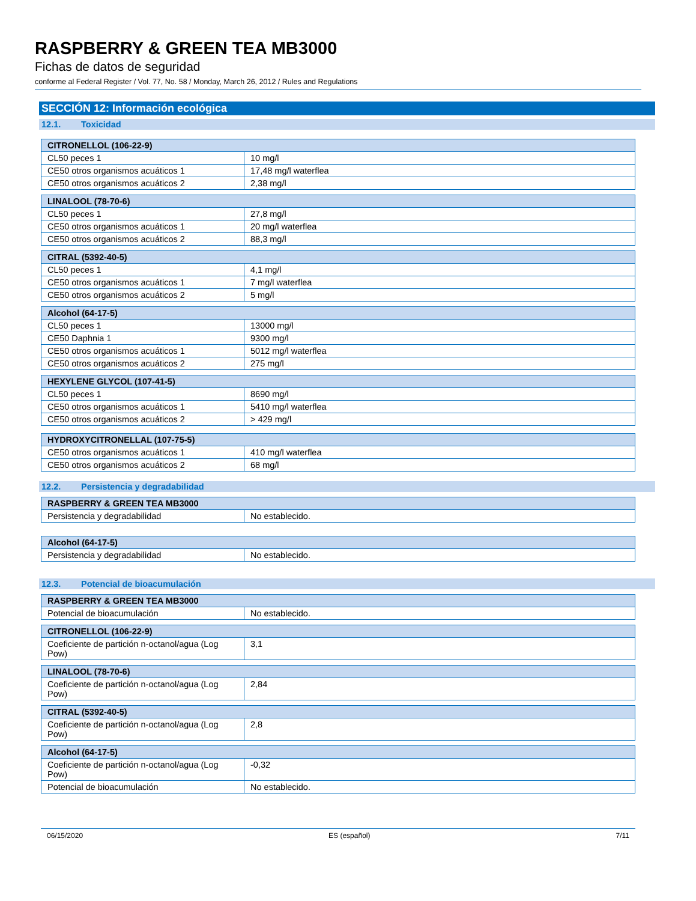RASPBERRY & GREEN TEA MB3000
Fichas de datos de seguridad
conforme al Federal Register / Vol. 77, No. 58 / Monday, March 26, 2012 / Rules and Regulations
SECCIÓN 12: Información ecológica
12.1. Toxicidad
| CITRONELLOL (106-22-9) | |
| --- | --- |
| CL50 peces 1 | 10 mg/l |
| CE50 otros organismos acuáticos 1 | 17,48 mg/l waterflea |
| CE50 otros organismos acuáticos 2 | 2,38 mg/l |
| LINALOOL (78-70-6) | |
| --- | --- |
| CL50 peces 1 | 27,8 mg/l |
| CE50 otros organismos acuáticos 1 | 20 mg/l waterflea |
| CE50 otros organismos acuáticos 2 | 88,3 mg/l |
| CITRAL (5392-40-5) | |
| --- | --- |
| CL50 peces 1 | 4,1 mg/l |
| CE50 otros organismos acuáticos 1 | 7 mg/l waterflea |
| CE50 otros organismos acuáticos 2 | 5 mg/l |
| Alcohol (64-17-5) | |
| --- | --- |
| CL50 peces 1 | 13000 mg/l |
| CE50 Daphnia 1 | 9300 mg/l |
| CE50 otros organismos acuáticos 1 | 5012 mg/l waterflea |
| CE50 otros organismos acuáticos 2 | 275 mg/l |
| HEXYLENE GLYCOL (107-41-5) | |
| --- | --- |
| CL50 peces 1 | 8690 mg/l |
| CE50 otros organismos acuáticos 1 | 5410 mg/l waterflea |
| CE50 otros organismos acuáticos 2 | > 429 mg/l |
| HYDROXYCITRONELLAL (107-75-5) | |
| --- | --- |
| CE50 otros organismos acuáticos 1 | 410 mg/l waterflea |
| CE50 otros organismos acuáticos 2 | 68 mg/l |
12.2. Persistencia y degradabilidad
| RASPBERRY & GREEN TEA MB3000 | |
| --- | --- |
| Persistencia y degradabilidad | No establecido. |
| Alcohol (64-17-5) | |
| --- | --- |
| Persistencia y degradabilidad | No establecido. |
12.3. Potencial de bioacumulación
| RASPBERRY & GREEN TEA MB3000 | |
| --- | --- |
| Potencial de bioacumulación | No establecido. |
| CITRONELLOL (106-22-9) | |
| --- | --- |
| Coeficiente de partición n-octanol/agua (Log Pow) | 3,1 |
| LINALOOL (78-70-6) | |
| --- | --- |
| Coeficiente de partición n-octanol/agua (Log Pow) | 2,84 |
| CITRAL (5392-40-5) | |
| --- | --- |
| Coeficiente de partición n-octanol/agua (Log Pow) | 2,8 |
| Alcohol (64-17-5) | |
| --- | --- |
| Coeficiente de partición n-octanol/agua (Log Pow) | -0,32 |
| Potencial de bioacumulación | No establecido. |
06/15/2020 ES (español) 7/11